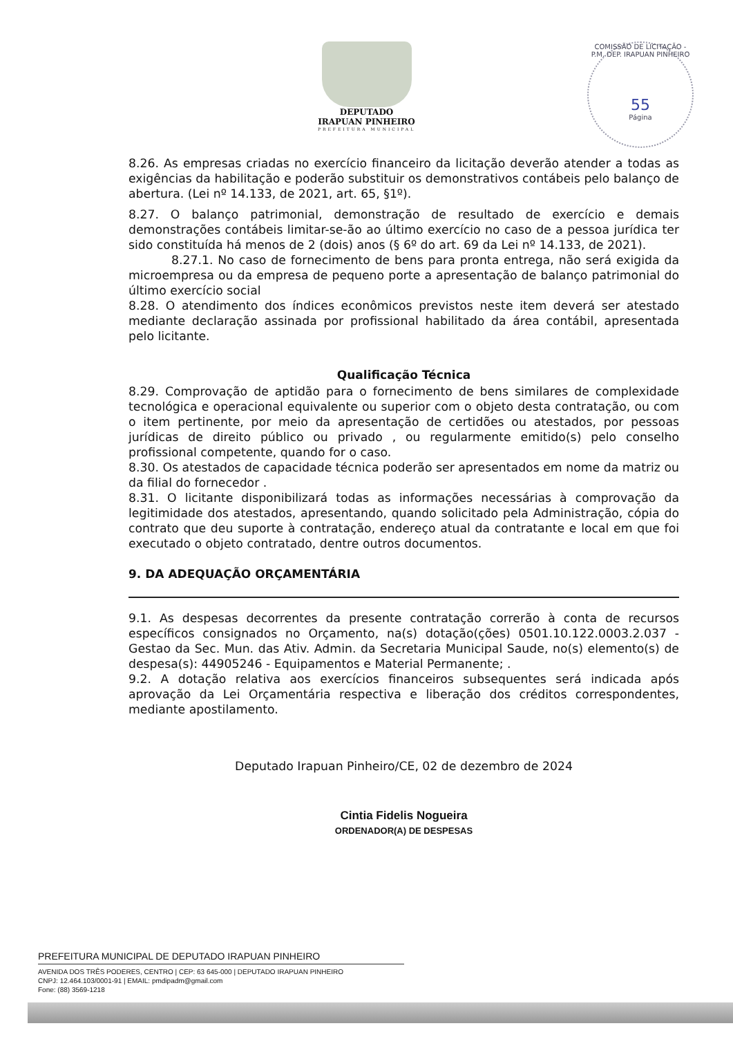DEPUTADO
IRAPUAN PINHEIRO
PREFEITURA MUNICIPAL
COMISSÃO DE LICITAÇÃO - P.M. DEP. IRAPUAN PINHEIRO
55
Página
8.26. As empresas criadas no exercício financeiro da licitação deverão atender a todas as exigências da habilitação e poderão substituir os demonstrativos contábeis pelo balanço de abertura. (Lei nº 14.133, de 2021, art. 65, §1º).
8.27. O balanço patrimonial, demonstração de resultado de exercício e demais demonstrações contábeis limitar-se-ão ao último exercício no caso de a pessoa jurídica ter sido constituída há menos de 2 (dois) anos (§ 6º do art. 69 da Lei nº 14.133, de 2021).
8.27.1. No caso de fornecimento de bens para pronta entrega, não será exigida da microempresa ou da empresa de pequeno porte a apresentação de balanço patrimonial do último exercício social
8.28. O atendimento dos índices econômicos previstos neste item deverá ser atestado mediante declaração assinada por profissional habilitado da área contábil, apresentada pelo licitante.
Qualificação Técnica
8.29. Comprovação de aptidão para o fornecimento de bens similares de complexidade tecnológica e operacional equivalente ou superior com o objeto desta contratação, ou com o item pertinente, por meio da apresentação de certidões ou atestados, por pessoas jurídicas de direito público ou privado , ou regularmente emitido(s) pelo conselho profissional competente, quando for o caso.
8.30. Os atestados de capacidade técnica poderão ser apresentados em nome da matriz ou da filial do fornecedor .
8.31. O licitante disponibilizará todas as informações necessárias à comprovação da legitimidade dos atestados, apresentando, quando solicitado pela Administração, cópia do contrato que deu suporte à contratação, endereço atual da contratante e local em que foi executado o objeto contratado, dentre outros documentos.
9. DA ADEQUAÇÃO ORÇAMENTÁRIA
9.1. As despesas decorrentes da presente contratação correrão à conta de recursos específicos consignados no Orçamento, na(s) dotação(ções) 0501.10.122.0003.2.037 - Gestao da Sec. Mun. das Ativ. Admin. da Secretaria Municipal Saude, no(s) elemento(s) de despesa(s): 44905246 - Equipamentos e Material Permanente; .
9.2. A dotação relativa aos exercícios financeiros subsequentes será indicada após aprovação da Lei Orçamentária respectiva e liberação dos créditos correspondentes, mediante apostilamento.
Deputado Irapuan Pinheiro/CE, 02 de dezembro de 2024
Cintia Fidelis Nogueira
ORDENADOR(A) DE DESPESAS
PREFEITURA MUNICIPAL DE DEPUTADO IRAPUAN PINHEIRO
AVENIDA DOS TRÊS PODERES, CENTRO | CEP: 63 645-000 | DEPUTADO IRAPUAN PINHEIRO
CNPJ: 12.464.103/0001-91 | EMAIL: pmdipadm@gmail.com
Fone: (88) 3569-1218